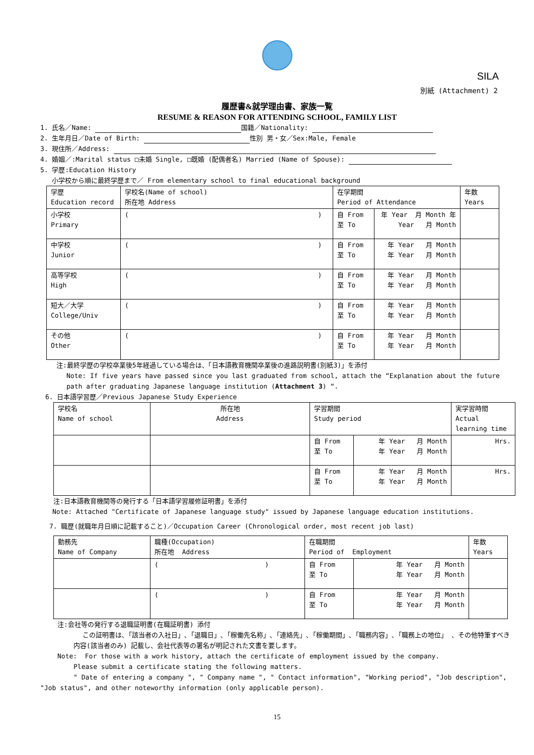SILA
別紙 (Attachment) 2
履歴書&就学理由書、家族一覧
RESUME & REASON FOR ATTENDING SCHOOL, FAMILY LIST
1. 氏名／Name: 国籍／Nationality:
2. 生年月日／Date of Birth: 性別 男・女／Sex:Male, Female
3. 現住所／Address:
4. 婚姻／:Marital status □未婚 Single, □既婚 (配偶者名) Married (Name of Spouse):
5. 学歴:Education History
小学校から順に最終学歴まで／ From elementary school to final educational background
| 学歴 Education record | 学校名(Name of school) 所在地 Address | 在学期間 Period of Attendance | | 年数 Years |
| --- | --- | --- | --- | --- |
| 小学校 Primary | ( ) | 自 From 至 To | 年 Year 月 Month 年 Year 月 Month | |
| 中学校 Junior | ( ) | 自 From 至 To | 年 Year 月 Month 年 Year 月 Month | |
| 高等学校 High | ( ) | 自 From 至 To | 年 Year 月 Month 年 Year 月 Month | |
| 短大／大学 College/Univ | ( ) | 自 From 至 To | 年 Year 月 Month 年 Year 月 Month | |
| その他 Other | ( ) | 自 From 至 To | 年 Year 月 Month 年 Year 月 Month | |
注:最終学歴の学校卒業後5年経過している場合は、「日本語教育機関卒業後の進路説明書(別紙3)」を添付
Note: If five years have passed since you last graduated from school, attach the “Explanation about the future path after graduating Japanese language institution (Attachment 3) “.
6. 日本語学習歴／Previous Japanese Study Experience
| 学校名 Name of school | 所在地 Address | 学習期間 Study period | | 実学習時間 Actual learning time |
| --- | --- | --- | --- | --- |
| | | 自 From 至 To | 年 Year 月 Month 年 Year 月 Month | Hrs. |
| | | 自 From 至 To | 年 Year 月 Month 年 Year 月 Month | Hrs. |
注:日本語教育機関等の発行する「日本語学習履修証明書」を添付
Note: Attached "Certificate of Japanese language study" issued by Japanese language education institutions.
7. 職歴(就職年月日順に記載すること)／Occupation Career (Chronological order, most recent job last)
| 勤務先 Name of Company | 職種(Occupation) 所在地 Address | 在職期間 Period of Employment | | 年数 Years |
| --- | --- | --- | --- | --- |
| | ( ) | 自 From 至 To | 年 Year 月 Month 年 Year 月 Month | |
| | ( ) | 自 From 至 To | 年 Year 月 Month 年 Year 月 Month | |
注:会社等の発行する退職証明書(在職証明書) 添付
この証明書は､「該当者の入社日」､「退職日」､「稼働先名称」､「連絡先」､「稼働期間」､「職務内容」､「職務上の地位」 、その他特筆すべき内容(該当者のみ) 記載し、会社代表等の署名が明記された文書を要します。
Note: For those with a work history, attach the certificate of employment issued by the company.
Please submit a certificate stating the following matters.
" Date of entering a company ", " Company name ", " Contact information", "Working period", "Job description", "Job status", and other noteworthy information (only applicable person).
15